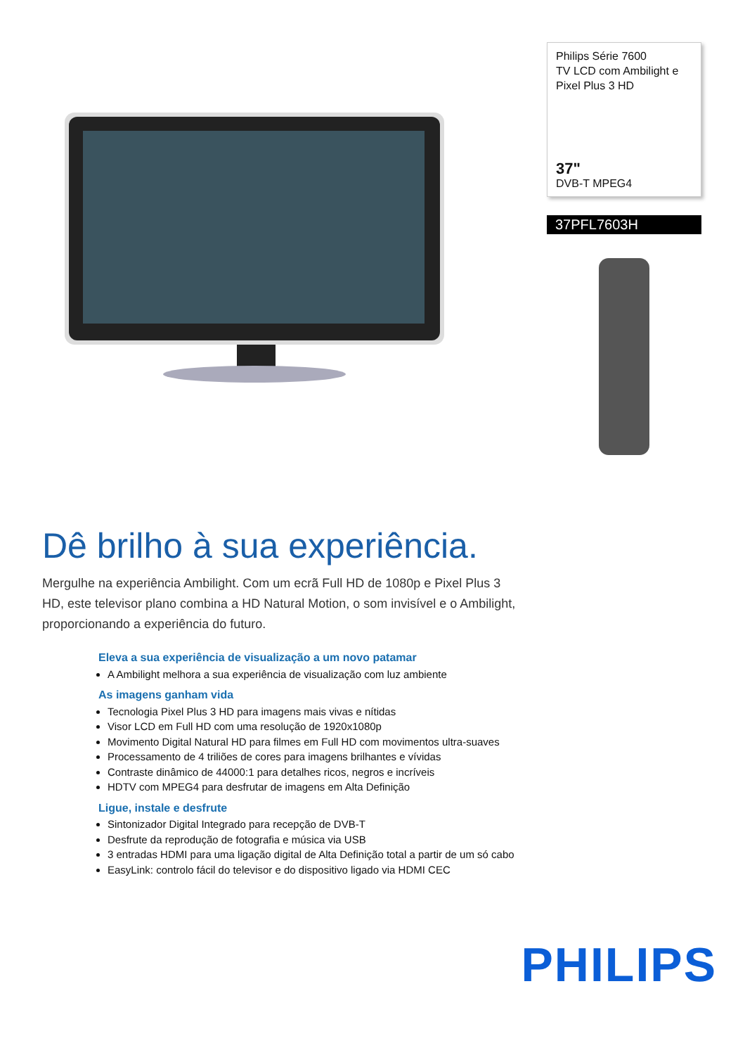Philips Série 7600
TV LCD com Ambilight e
Pixel Plus 3 HD
37"
DVB-T MPEG4
37PFL7603H
Dê brilho à sua experiência.
Mergulhe na experiência Ambilight. Com um ecrã Full HD de 1080p e Pixel Plus 3 HD, este televisor plano combina a HD Natural Motion, o som invisível e o Ambilight, proporcionando a experiência do futuro.
Eleva a sua experiência de visualização a um novo patamar
A Ambilight melhora a sua experiência de visualização com luz ambiente
As imagens ganham vida
Tecnologia Pixel Plus 3 HD para imagens mais vivas e nítidas
Visor LCD em Full HD com uma resolução de 1920x1080p
Movimento Digital Natural HD para filmes em Full HD com movimentos ultra-suaves
Processamento de 4 triliões de cores para imagens brilhantes e vívidas
Contraste dinâmico de 44000:1 para detalhes ricos, negros e incríveis
HDTV com MPEG4 para desfrutar de imagens em Alta Definição
Ligue, instale e desfrute
Sintonizador Digital Integrado para recepção de DVB-T
Desfrute da reprodução de fotografia e música via USB
3 entradas HDMI para uma ligação digital de Alta Definição total a partir de um só cabo
EasyLink: controlo fácil do televisor e do dispositivo ligado via HDMI CEC
PHILIPS